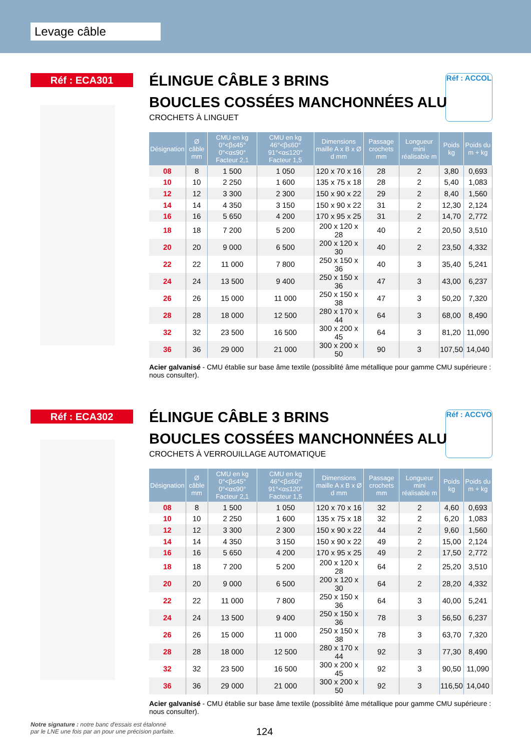Levage câble
Réf : ECA301
Réf : ACCOL
ÉLINGUE CÂBLE 3 BRINS
BOUCLES COSSÉES MANCHONNÉES ALU
CROCHETS À LINGUET
| Désignation | Ø câble mm | CMU en kg 0°<β≤45° 0°<α≤90° Facteur 2,1 | CMU en kg 46°<β≤60° 91°<α≤120° Facteur 1,5 | Dimensions maille A x B x Ø d mm | Passage crochets mm | Longueur mini réalisable m | Poids kg | Poids du m + kg |
| --- | --- | --- | --- | --- | --- | --- | --- | --- |
| 08 | 8 | 1 500 | 1 050 | 120 x 70 x 16 | 28 | 2 | 3,80 | 0,693 |
| 10 | 10 | 2 250 | 1 600 | 135 x 75 x 18 | 28 | 2 | 5,40 | 1,083 |
| 12 | 12 | 3 300 | 2 300 | 150 x 90 x 22 | 29 | 2 | 8,40 | 1,560 |
| 14 | 14 | 4 350 | 3 150 | 150 x 90 x 22 | 31 | 2 | 12,30 | 2,124 |
| 16 | 16 | 5 650 | 4 200 | 170 x 95 x 25 | 31 | 2 | 14,70 | 2,772 |
| 18 | 18 | 7 200 | 5 200 | 200 x 120 x 28 | 40 | 2 | 20,50 | 3,510 |
| 20 | 20 | 9 000 | 6 500 | 200 x 120 x 30 | 40 | 2 | 23,50 | 4,332 |
| 22 | 22 | 11 000 | 7 800 | 250 x 150 x 36 | 40 | 3 | 35,40 | 5,241 |
| 24 | 24 | 13 500 | 9 400 | 250 x 150 x 36 | 47 | 3 | 43,00 | 6,237 |
| 26 | 26 | 15 000 | 11 000 | 250 x 150 x 38 | 47 | 3 | 50,20 | 7,320 |
| 28 | 28 | 18 000 | 12 500 | 280 x 170 x 44 | 64 | 3 | 68,00 | 8,490 |
| 32 | 32 | 23 500 | 16 500 | 300 x 200 x 45 | 64 | 3 | 81,20 | 11,090 |
| 36 | 36 | 29 000 | 21 000 | 300 x 200 x 50 | 90 | 3 | 107,50 | 14,040 |
Acier galvanisé - CMU établie sur base âme textile (possiblité âme métallique pour gamme CMU supérieure : nous consulter).
Réf : ECA302
Réf : ACCVO
ÉLINGUE CÂBLE 3 BRINS
BOUCLES COSSÉES MANCHONNÉES ALU
CROCHETS À VERROUILLAGE AUTOMATIQUE
| Désignation | Ø câble mm | CMU en kg 0°<β≤45° 0°<α≤90° Facteur 2,1 | CMU en kg 46°<β≤60° 91°<α≤120° Facteur 1,5 | Dimensions maille A x B x Ø d mm | Passage crochets mm | Longueur mini réalisable m | Poids kg | Poids du m + kg |
| --- | --- | --- | --- | --- | --- | --- | --- | --- |
| 08 | 8 | 1 500 | 1 050 | 120 x 70 x 16 | 32 | 2 | 4,60 | 0,693 |
| 10 | 10 | 2 250 | 1 600 | 135 x 75 x 18 | 32 | 2 | 6,20 | 1,083 |
| 12 | 12 | 3 300 | 2 300 | 150 x 90 x 22 | 44 | 2 | 9,60 | 1,560 |
| 14 | 14 | 4 350 | 3 150 | 150 x 90 x 22 | 49 | 2 | 15,00 | 2,124 |
| 16 | 16 | 5 650 | 4 200 | 170 x 95 x 25 | 49 | 2 | 17,50 | 2,772 |
| 18 | 18 | 7 200 | 5 200 | 200 x 120 x 28 | 64 | 2 | 25,20 | 3,510 |
| 20 | 20 | 9 000 | 6 500 | 200 x 120 x 30 | 64 | 2 | 28,20 | 4,332 |
| 22 | 22 | 11 000 | 7 800 | 250 x 150 x 36 | 64 | 3 | 40,00 | 5,241 |
| 24 | 24 | 13 500 | 9 400 | 250 x 150 x 36 | 78 | 3 | 56,50 | 6,237 |
| 26 | 26 | 15 000 | 11 000 | 250 x 150 x 38 | 78 | 3 | 63,70 | 7,320 |
| 28 | 28 | 18 000 | 12 500 | 280 x 170 x 44 | 92 | 3 | 77,30 | 8,490 |
| 32 | 32 | 23 500 | 16 500 | 300 x 200 x 45 | 92 | 3 | 90,50 | 11,090 |
| 36 | 36 | 29 000 | 21 000 | 300 x 200 x 50 | 92 | 3 | 116,50 | 14,040 |
Acier galvanisé - CMU établie sur base âme textile (possiblité âme métallique pour gamme CMU supérieure : nous consulter).
Notre signature : notre banc d'essais est étalonné
par le LNE une fois par an pour une précision parfaite.
124